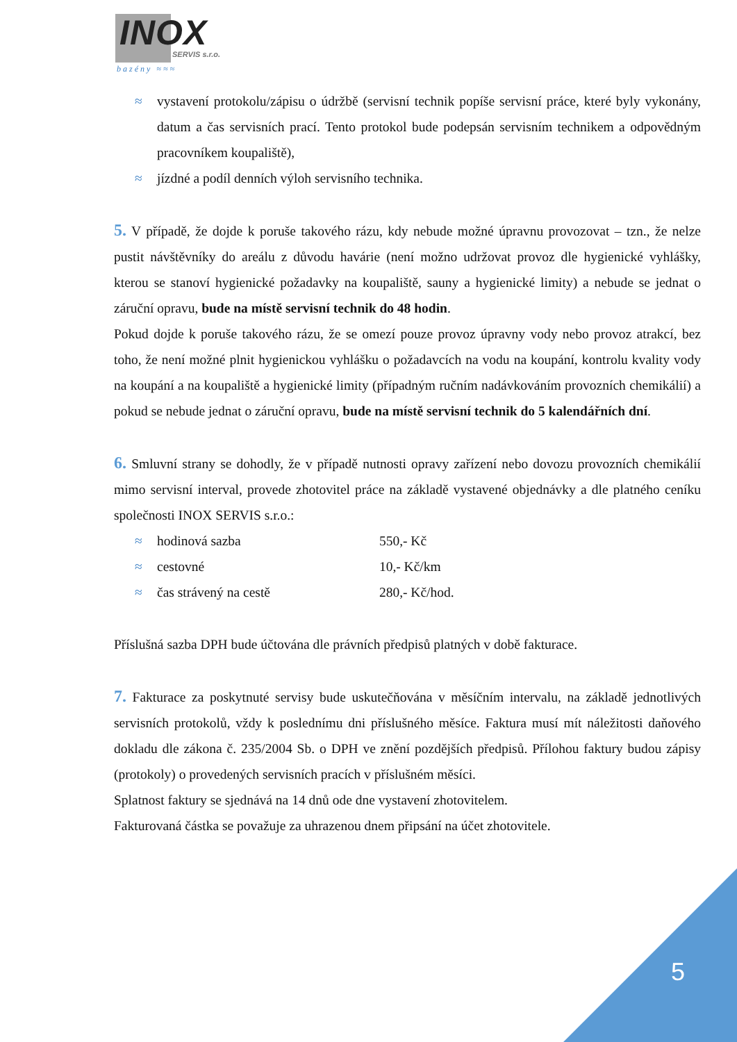INOX
SERVIS s.r.o.
bazény ≈≈≈
≈ vystavení protokolu/zápisu o údržbě (servisní technik popíše servisní práce, které byly vykonány, datum a čas servisních prací. Tento protokol bude podepsán servisním technikem a odpovědným pracovníkem koupaliště),
≈ jízdné a podíl denních výloh servisního technika.
5. V případě, že dojde k poruše takového rázu, kdy nebude možné úpravnu provozovat – tzn., že nelze pustit návštěvníky do areálu z důvodu havárie (není možno udržovat provoz dle hygienické vyhlášky, kterou se stanoví hygienické požadavky na koupaliště, sauny a hygienické limity) a nebude se jednat o záruční opravu, bude na místě servisní technik do 48 hodin.
Pokud dojde k poruše takového rázu, že se omezí pouze provoz úpravny vody nebo provoz atrakcí, bez toho, že není možné plnit hygienickou vyhlášku o požadavcích na vodu na koupání, kontrolu kvality vody na koupání a na koupaliště a hygienické limity (případným ručním nadávkováním provozních chemikálií) a pokud se nebude jednat o záruční opravu, bude na místě servisní technik do 5 kalendářních dní.
6. Smluvní strany se dohodly, že v případě nutnosti opravy zařízení nebo dovozu provozních chemikálií mimo servisní interval, provede zhotovitel práce na základě vystavené objednávky a dle platného ceníku společnosti INOX SERVIS s.r.o.:
≈ hodinová sazba 550,- Kč
≈ cestovné 10,- Kč/km
≈ čas strávený na cestě 280,- Kč/hod.
Příslušná sazba DPH bude účtována dle právních předpisů platných v době fakturace.
7. Fakturace za poskytnuté servisy bude uskutečňována v měsíčním intervalu, na základě jednotlivých servisních protokolů, vždy k poslednímu dni příslušného měsíce. Faktura musí mít náležitosti daňového dokladu dle zákona č. 235/2004 Sb. o DPH ve znění pozdějších předpisů. Přílohou faktury budou zápisy (protokoly) o provedených servisních pracích v příslušném měsíci.
Splatnost faktury se sjednává na 14 dnů ode dne vystavení zhotovitelem.
Fakturovaná částka se považuje za uhrazenou dnem připsání na účet zhotovitele.
5